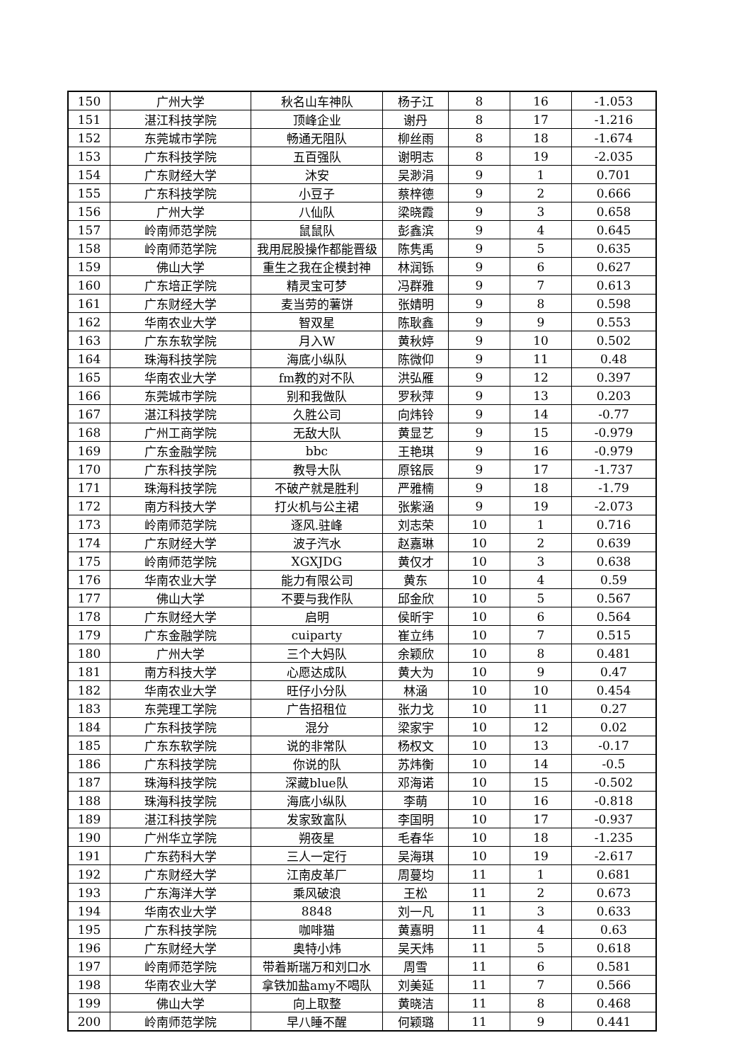| 150 | 广州大学 | 秋名山车神队 | 杨子江 | 8 | 16 | -1.053 |
| 151 | 湛江科技学院 | 顶峰企业 | 谢丹 | 8 | 17 | -1.216 |
| 152 | 东莞城市学院 | 畅通无阻队 | 柳丝雨 | 8 | 18 | -1.674 |
| 153 | 广东科技学院 | 五百强队 | 谢明志 | 8 | 19 | -2.035 |
| 154 | 广东财经大学 | 沐安 | 吴渺涓 | 9 | 1 | 0.701 |
| 155 | 广东科技学院 | 小豆子 | 蔡梓德 | 9 | 2 | 0.666 |
| 156 | 广州大学 | 八仙队 | 梁晓霞 | 9 | 3 | 0.658 |
| 157 | 岭南师范学院 | 鼠鼠队 | 彭鑫滨 | 9 | 4 | 0.645 |
| 158 | 岭南师范学院 | 我用屁股操作都能晋级 | 陈隽禹 | 9 | 5 | 0.635 |
| 159 | 佛山大学 | 重生之我在企模封神 | 林润铄 | 9 | 6 | 0.627 |
| 160 | 广东培正学院 | 精灵宝可梦 | 冯群雅 | 9 | 7 | 0.613 |
| 161 | 广东财经大学 | 麦当劳的薯饼 | 张婧明 | 9 | 8 | 0.598 |
| 162 | 华南农业大学 | 智双星 | 陈耿鑫 | 9 | 9 | 0.553 |
| 163 | 广东东软学院 | 月入W | 黄秋婷 | 9 | 10 | 0.502 |
| 164 | 珠海科技学院 | 海底小纵队 | 陈微仰 | 9 | 11 | 0.48 |
| 165 | 华南农业大学 | fm教的对不队 | 洪弘雁 | 9 | 12 | 0.397 |
| 166 | 东莞城市学院 | 别和我做队 | 罗秋萍 | 9 | 13 | 0.203 |
| 167 | 湛江科技学院 | 久胜公司 | 向炜铃 | 9 | 14 | -0.77 |
| 168 | 广州工商学院 | 无敌大队 | 黄显艺 | 9 | 15 | -0.979 |
| 169 | 广东金融学院 | bbc | 王艳琪 | 9 | 16 | -0.979 |
| 170 | 广东科技学院 | 教导大队 | 原铭辰 | 9 | 17 | -1.737 |
| 171 | 珠海科技学院 | 不破产就是胜利 | 严雅楠 | 9 | 18 | -1.79 |
| 172 | 南方科技大学 | 打火机与公主裙 | 张紫涵 | 9 | 19 | -2.073 |
| 173 | 岭南师范学院 | 逐风.驻峰 | 刘志荣 | 10 | 1 | 0.716 |
| 174 | 广东财经大学 | 波子汽水 | 赵嘉琳 | 10 | 2 | 0.639 |
| 175 | 岭南师范学院 | XGXJDG | 黄仅才 | 10 | 3 | 0.638 |
| 176 | 华南农业大学 | 能力有限公司 | 黄东 | 10 | 4 | 0.59 |
| 177 | 佛山大学 | 不要与我作队 | 邱金欣 | 10 | 5 | 0.567 |
| 178 | 广东财经大学 | 启明 | 侯昕宇 | 10 | 6 | 0.564 |
| 179 | 广东金融学院 | cuiparty | 崔立纬 | 10 | 7 | 0.515 |
| 180 | 广州大学 | 三个大妈队 | 余颖欣 | 10 | 8 | 0.481 |
| 181 | 南方科技大学 | 心愿达成队 | 黄大为 | 10 | 9 | 0.47 |
| 182 | 华南农业大学 | 旺仔小分队 | 林涵 | 10 | 10 | 0.454 |
| 183 | 东莞理工学院 | 广告招租位 | 张力戈 | 10 | 11 | 0.27 |
| 184 | 广东科技学院 | 混分 | 梁家宇 | 10 | 12 | 0.02 |
| 185 | 广东东软学院 | 说的非常队 | 杨权文 | 10 | 13 | -0.17 |
| 186 | 广东科技学院 | 你说的队 | 苏炜衡 | 10 | 14 | -0.5 |
| 187 | 珠海科技学院 | 深藏blue队 | 邓海诺 | 10 | 15 | -0.502 |
| 188 | 珠海科技学院 | 海底小纵队 | 李萌 | 10 | 16 | -0.818 |
| 189 | 湛江科技学院 | 发家致富队 | 李国明 | 10 | 17 | -0.937 |
| 190 | 广州华立学院 | 朔夜星 | 毛春华 | 10 | 18 | -1.235 |
| 191 | 广东药科大学 | 三人一定行 | 吴海琪 | 10 | 19 | -2.617 |
| 192 | 广东财经大学 | 江南皮革厂 | 周蔓均 | 11 | 1 | 0.681 |
| 193 | 广东海洋大学 | 乘风破浪 | 王松 | 11 | 2 | 0.673 |
| 194 | 华南农业大学 | 8848 | 刘一凡 | 11 | 3 | 0.633 |
| 195 | 广东科技学院 | 咖啡猫 | 黄嘉明 | 11 | 4 | 0.63 |
| 196 | 广东财经大学 | 奥特小炜 | 吴天炜 | 11 | 5 | 0.618 |
| 197 | 岭南师范学院 | 带着斯瑞万和刘口水 | 周雪 | 11 | 6 | 0.581 |
| 198 | 华南农业大学 | 拿铁加盐amy不喝队 | 刘美延 | 11 | 7 | 0.566 |
| 199 | 佛山大学 | 向上取整 | 黄晓洁 | 11 | 8 | 0.468 |
| 200 | 岭南师范学院 | 早八睡不醒 | 何颖璐 | 11 | 9 | 0.441 |